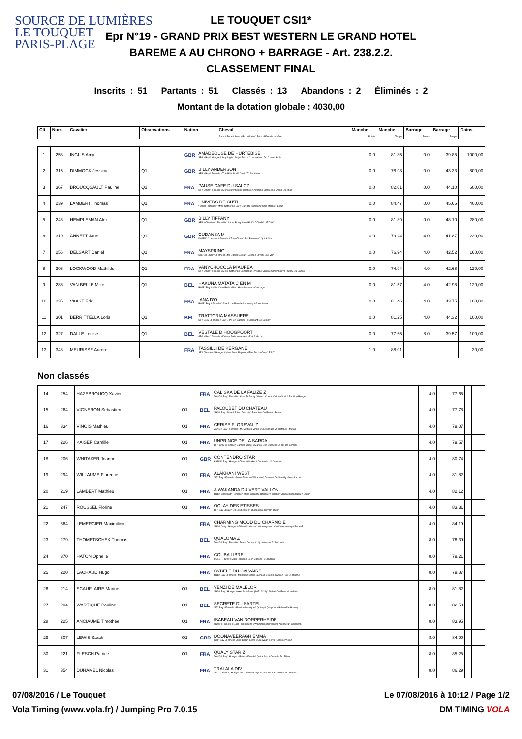SOURCE DE LUMIÈRES
LE TOUQUET
PARIS-PLAGE
LE TOUQUET CSI1*
Epr N°19 - GRAND PRIX BEST WESTERN LE GRAND HOTEL
BAREME A AU CHRONO + BARRAGE - Art. 238.2.2.
CLASSEMENT FINAL
Inscrits : 51 Partants : 51 Classés : 13 Abandons : 2 Éliminés : 2
Montant de la dotation globale : 4030,00
| Clt | Num | Cavalier | Observations | Nation | Cheval | Manche | Manche | Barrage | Barrage | Gains |
| --- | --- | --- | --- | --- | --- | --- | --- | --- | --- | --- |
| | | | | | Race \ Robe \ Sexe \ Propriétaire \ Père \ Père de la mère | Points | Temps | Points | Temps | |
| 1 | 258 | INGLIS Amy | | GBR AMADEOUSE DE HURTEBISE SBS \ Bay \ Hongre \ Amy Inglis \ Major De La Cour \ Albion Du Chene Brule | | 0.0 | 81.85 | 0.0 | 39.85 | 1000,00 |
| 2 | 315 | DIMMOCK Jessica | Q1 | GBR BILLY ANDERSON AES \ Bay \ Femelle \ The Billy Stud \ Cevin Z \ Andiamo | | 0.0 | 78.93 | 0.0 | 43.33 | 800,00 |
| 3 | 367 | BROUCQSAULT Pauline | Q1 | FRA PAUSE CAFE DU SALOZ SF \ Other \ Femelle \ Monsieur Philippe Desbois \ Airborne Montecillo \ Alme Du Theil | | 0.0 | 82.01 | 0.0 | 44.10 | 600,00 |
| 4 | 239 | LAMBERT Thomas | Q1 | FRA UNIVERS DE CH'TI \ Other \ Hongre \ Mme Catherine Bar \ L'arc De Triomphe*bois Margot \ Lotus | | 0.0 | 84.47 | 0.0 | 45.65 | 400,00 |
| 5 | 246 | HEMPLEMAN Alex | Q1 | GBR BILLY TIFFANY AES \ Chestnut \ Femelle \ Laura Boughton \ BILLY CONGO \ IRDKO | | 0.0 | 81.89 | 0.0 | 48.10 | 280,00 |
| 6 | 310 | ANNETT Jane | Q1 | GBR CUDANSA M KWPN \ Chestnut \ Femelle \ Tony Oliver \ For Pleasure \ Quick Star | | 0.0 | 79.24 | 4.0 | 41.87 | 220,00 |
| 7 | 256 | DELSART Daniel | Q1 | FRA MAYSPRING SHBGB \ Grey \ Femelle \ Mr Daniel Delsart \ Jessop Lovely Boy VII \ | | 0.0 | 76.94 | 4.0 | 42.52 | 160,00 |
| 8 | 306 | LOCKWOOD Mathilde | Q1 | FRA VANYCHOCOLA M'AUREA SF \ Other \ Femelle \ Melle Catherine Bonnafous \ Visage Van De Olmenhoeve \ Glory Du Banco | | 0.0 | 74.94 | 4.0 | 42.68 | 120,00 |
| 9 | 286 | VAN BELLE Mike | Q1 | BEL HAKUNA MATATA C EN M BWP \ Bay \ Male \ Van Belle Mike \ Heartbreaker \ Carthago | | 0.0 | 81.57 | 4.0 | 42.98 | 120,00 |
| 10 | 235 | VAAST Eric | | FRA IANA D'O BWP \ Bay \ Femelle \ S.A.S. Le Penelle \ Nonstop \ Galoubet A | | 0.0 | 81.46 | 4.0 | 43.75 | 100,00 |
| 11 | 301 | BERRITTELLA Loris | Q1 | BEL TRATTORIA MASSUERE SF \ Grey \ Femelle \ Sarl E P I C \ Cassini II \ Diamant De Semilly | | 0.0 | 81.25 | 4.0 | 44.32 | 100,00 |
| 12 | 327 | DALLE Louise | Q1 | BEL VESTALE D HOOGPOORT SBS \ Bay \ Femelle \ Patrick Dalle \ Acorado \ Pot D Or Xx | | 0.0 | 77.55 | 8.0 | 39.57 | 100,00 |
| 13 | 348 | MEURISSE Aurore | | FRA TASSILLI DE KERGANE SF \ Chestnut \ Hongre \ Mme Anne Rapinat \ Elan De La Cour \ Elf D'or | | 1.0 | 88.01 | | | 30,00 |
Non classés
| 14 | 254 | HAZEBROUCQ Xavier | | FRA CALISKA DE LA FALIZE Z ZANG \ Bay \ Femelle \ Alain Et Remy Gilson \ Contact Vd Heffinck \ Papillon Rouge | 4.0 | 77.65 | | | |
| 15 | 264 | VIGNERON Sebastien | Q1 | BEL PALOUBET DU CHATEAU SBS \ Bay \ Male \ Julien Decroly \ Baloubet Du Rouet \ Ecolet | 4.0 | 77.78 | | | |
| 16 | 334 | VINOIS Mathieu | Q1 | FRA CERISE FLOREVAL Z ZANG \ Bay \ Femelle \ M. Mathieu Vinois \ Cluysenaer Vd Heffinck \ Metall | 4.0 | 79.07 | | | |
| 17 | 226 | KAISER Camille | Q1 | FRA UNPRINCE DE LA SARDA SF \ Grey \ Hongre \ Camille Kaiser \ Marlou Des Etisses \ Le Tot De Semilly | 4.0 | 79.57 | | | |
| 18 | 206 | WHITAKER Joanne | Q1 | GBR CONTENDRO STAR HANN \ Bay \ Hongre \ Clare Whitaker \ Contendro I \ Groemitz | 4.0 | 80.74 | | | |
| 19 | 294 | WILLAUME Florence | Q1 | FRA ALAKHANI WEST SF \ Bay \ Femelle \ Mme Florence Willaume \ Diamant De Semilly \ Hors La Loi II | 4.0 | 81.82 | | | |
| 20 | 219 | LAMBERT Mathieu | Q1 | FRA A WAKANDA DU VERT VALLON SBS \ Chestnut \ Femelle \ Melle Garance Boutbier \ Wandor Van De Mispelaere \ Dublin | 4.0 | 82.12 | | | |
| 21 | 247 | ROUSSEL Florine | Q1 | FRA OCLAY DES ETISSES SF \ Bay \ Male \ Erl Les Etisses \ Quidam De Revel \ Thurin | 4.0 | 83.31 | | | |
| 22 | 364 | LEMERCIER Maximilien | | FRA CHARMING MOOD DU CHARMOIE SBS \ Grey \ Hongre \ Gilbert Christian \ Winningmood Van De Arenberg \ Rebel-Z | 4.0 | 84.19 | | | |
| 23 | 279 | THOMETSCHEK Thomas | | BEL QUALOMA Z ZANG \ Bay \ Femelle \ David Depuydt \ Quasimodo Z \ No Limit | 8.0 | 76.39 | | | |
| 24 | 370 | HATON Ophelie | | FRA COUBA LIBRE HOLST \ Grey \ Male \ Ringool Luc \ Cassini I \ Landgraf I | 8.0 | 79.21 | | | |
| 25 | 220 | LACHAUD Hugo | | FRA CYBELE DU CALVAIRE SBS \ Bay \ Femelle \ Monsieur Didier Lachaud \ Berlin (kwpn) \ Rox Dl Touche | 8.0 | 79.87 | | | |
| 26 | 214 | SCAUFLAIRE Marine | Q1 | BEL VENZI DE MALELOR SBS \ Bay \ Hongre \ Axel Scauflaire (10712421) \ Nabab De Reve \ Landetto | 8.0 | 81.82 | | | |
| 27 | 204 | WARTIQUE Pauline | Q1 | BEL SECRETE DU SARTEL SF \ Bay \ Femelle \ Pauline Wartique \ Quincy \ Quaprice \ Bolero De Brecey | 8.0 | 82.58 | | | |
| 28 | 225 | ANCIAUME Timothee | Q1 | FRA ISABEAU VAN DORPERHEIDE \ Grey \ Femelle \ Ludo Philippaerts \ Winningmood Van De Arenberg \ Gershwin | 8.0 | 83.95 | | | |
| 29 | 307 | LEWIS Sarah | Q1 | GBR DOONAVEERAGH EMMA ISH \ Bay \ Femelle \ Mrs Sarah Lewis \ Creevagh Ferro \ Classic Vision | 8.0 | 84.90 | | | |
| 30 | 221 | FLESCH Patrice | Q1 | FRA QUALY STAR Z ZANG \ Bay \ Hongre \ Patrice Flesch \ Quick Star \ Cebdule Du Tilleul | 8.0 | 85.25 | | | |
| 31 | 354 | DUHAMEL Nicolas | | FRA TRALALA DIV SF \ Chestnut \ Hongre \ M. Laurent Cage \ Cabri Du Val \ Toinon Du Marais | 8.0 | 86.29 | | | |
07/08/2016 / Le Touquet Le 07/08/2016 à 10:12 / Page 1/2
Vola Timing (www.vola.fr) / Jumping Pro 7.0.15 DM TIMING VOLA